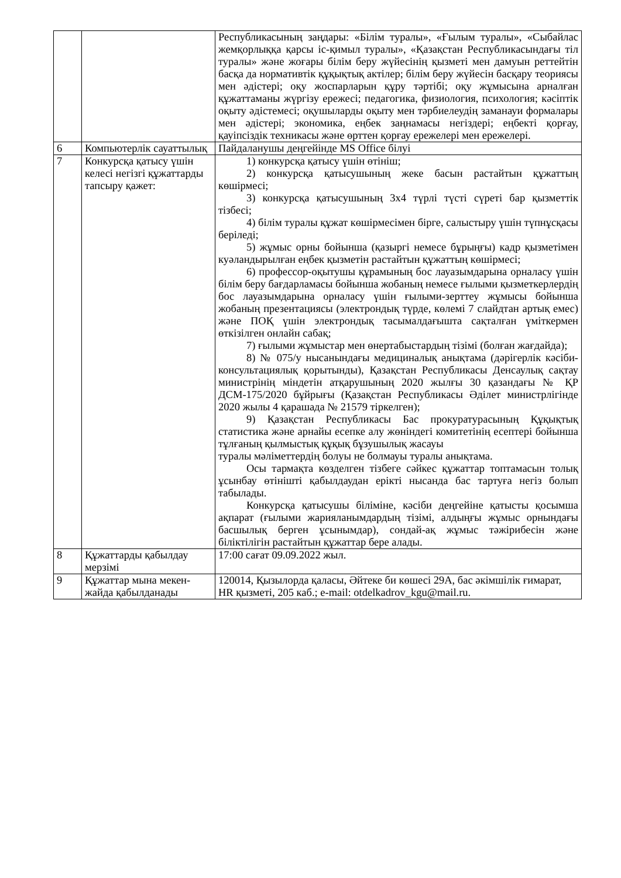| | | Республикасының заңдары: «Білім туралы», «Ғылым туралы», «Сыбайлас жемқорлыққа қарсы іс-қимыл туралы», «Қазақстан Республикасындағы тіл туралы» және жоғары білім беру жүйесінің қызметі мен дамуын реттейтін басқа да нормативтік құқықтық актілер; білім беру жүйесін басқару теориясы мен әдістері; оқу жоспарларын құру тәртібі; оқу жұмысына арналған құжаттаманы жүргізу ережесі; педагогика, физиология, психология; кәсіптік оқыту әдістемесі; оқушыларды оқыту мен тәрбиелеудің заманауи формалары мен әдістері; экономика, еңбек заңнамасы негіздері; еңбекті қорғау, қауіпсіздік техникасы және өрттен қорғау ережелері мен ережелері. |
| 6 | Компьютерлік сауаттылық | Пайдаланушы деңгейінде MS Office білуі |
| 7 | Конкурсқа қатысу үшін келесі негізгі құжаттарды тапсыру қажет: | 1) конкурсқа қатысу үшін өтініш; 2) конкурсқа қатысушының жеке басын растайтын құжаттың көшірмесі; 3) конкурсқа қатысушының 3х4 түрлі түсті сүреті бар қызметтік тізбесі; 4) білім туралы құжат көшірмесімен бірге, салыстыру үшін түпнұсқасы беріледі; 5) жұмыс орны бойынша (қазыргі немесе бұрыңғы) кадр қызметімен куәландырылған еңбек қызметін растайтын құжаттың көшірмесі; 6) профессор-оқытушы құрамының бос лауазымдарына орналасу үшін білім беру бағдарламасы бойынша жобаның немесе ғылыми қызметкерлердің бос лауазымдарына орналасу үшін ғылыми-зерттеу жұмысы бойынша жобаның презентациясы (электрондық түрде, көлемі 7 слайдтан артық емес) және ПОҚ үшін электрондық тасымалдағышта сақталған үміткермен өткізілген онлайн сабақ; 7) ғылыми жұмыстар мен өнертабыстардың тізімі (болған жағдайда); 8) № 075/у нысанындағы медициналық анықтама (дәрігерлік кәсіби-консультациялық қорытынды), Қазақстан Республикасы Денсаулық сақтау министрінің міндетін атқарушының 2020 жылғы 30 қазандағы № ҚР ДСМ-175/2020 бұйрығы (Қазақстан Республикасы Әділет министрлігінде 2020 жылы 4 қарашада № 21579 тіркелген); 9) Қазақстан Республикасы Бас прокуратурасының Құқықтық статистика және арнайы есепке алу жөніндегі комитетінің есептері бойынша тұлғаның қылмыстық құқық бұзушылық жасауы туралы мәліметтердің болуы не болмауы туралы анықтама. Осы тармақта көзделген тізбеге сәйкес құжаттар топтамасын толық ұсынбау өтінішті қабылдаудан ерікті нысанда бас тартуға негіз болып табылады. Конкурсқа қатысушы біліміне, кәсіби деңгейіне қатысты қосымша ақпарат (ғылыми жарияланымдардың тізімі, алдыңғы жұмыс орнындағы басшылық берген ұсынымдар), сондай-ақ жұмыс тәжірибесін және біліктілігін растайтын құжаттар бере алады. |
| 8 | Құжаттарды қабылдау мерзімі | 17:00 сағат 09.09.2022 жыл. |
| 9 | Құжаттар мына мекен-жайда қабылданады | 120014, Қызылорда қаласы, Әйтеке би көшесі 29А, бас әкімшілік ғимарат, HR қызметі, 205 каб.; e-mail: otdelkadrov_kgu@mail.ru. |